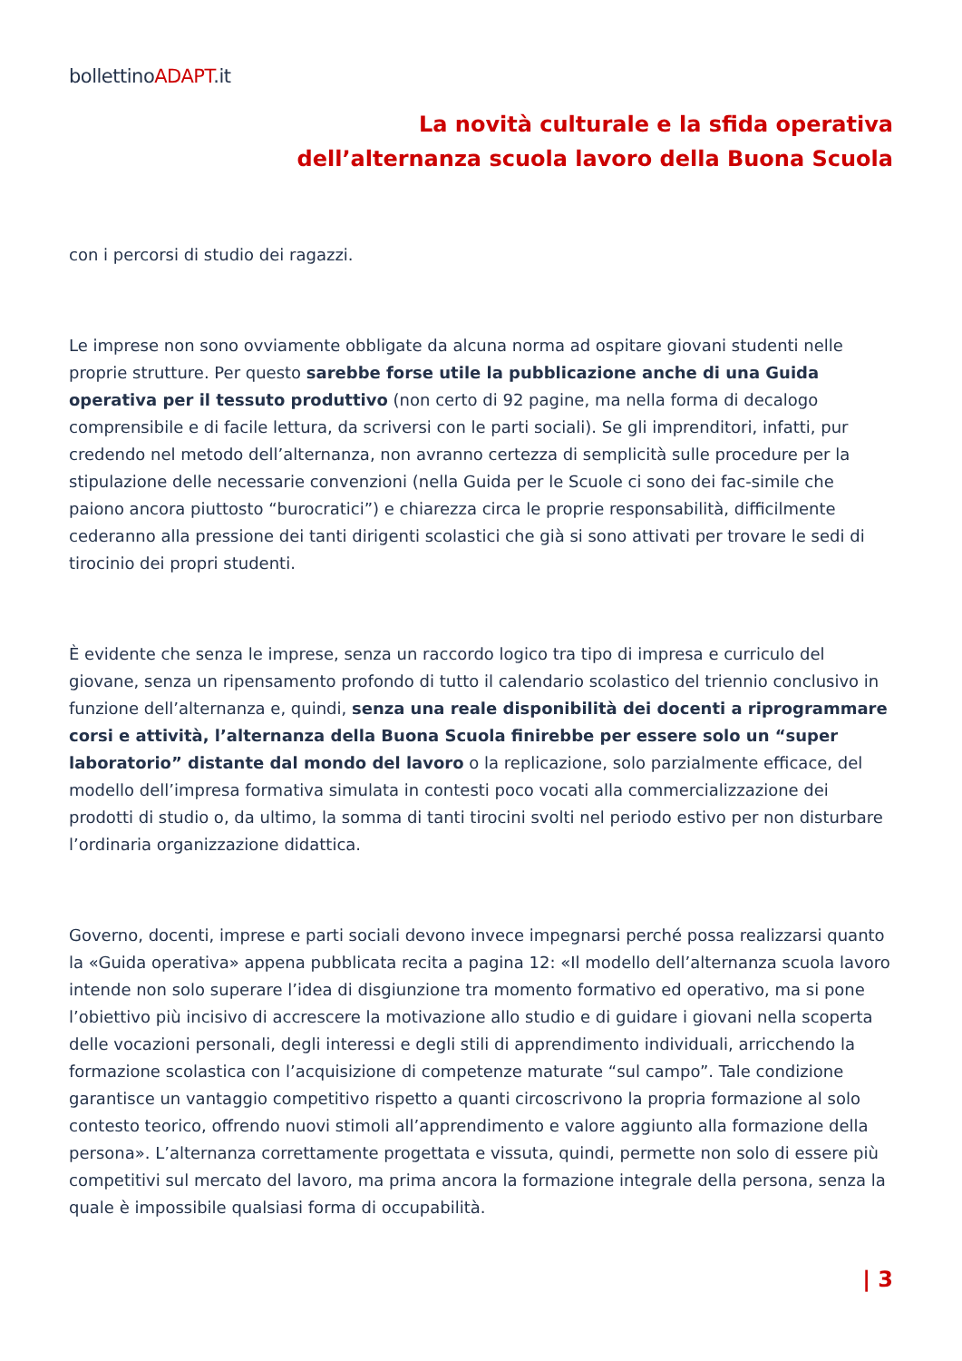bollettinoADAPT.it
La novità culturale e la sfida operativa
dell’alternanza scuola lavoro della Buona Scuola
con i percorsi di studio dei ragazzi.
Le imprese non sono ovviamente obbligate da alcuna norma ad ospitare giovani studenti nelle proprie strutture. Per questo sarebbe forse utile la pubblicazione anche di una Guida operativa per il tessuto produttivo (non certo di 92 pagine, ma nella forma di decalogo comprensibile e di facile lettura, da scriversi con le parti sociali). Se gli imprenditori, infatti, pur credendo nel metodo dell’alternanza, non avranno certezza di semplicità sulle procedure per la stipulazione delle necessarie convenzioni (nella Guida per le Scuole ci sono dei fac-simile che paiono ancora piuttosto “burocratici”) e chiarezza circa le proprie responsabilità, difficilmente cederanno alla pressione dei tanti dirigenti scolastici che già si sono attivati per trovare le sedi di tirocinio dei propri studenti.
È evidente che senza le imprese, senza un raccordo logico tra tipo di impresa e curriculo del giovane, senza un ripensamento profondo di tutto il calendario scolastico del triennio conclusivo in funzione dell’alternanza e, quindi, senza una reale disponibilità dei docenti a riprogrammare corsi e attività, l’alternanza della Buona Scuola finirebbe per essere solo un “super laboratorio” distante dal mondo del lavoro o la replicazione, solo parzialmente efficace, del modello dell’impresa formativa simulata in contesti poco vocati alla commercializzazione dei prodotti di studio o, da ultimo, la somma di tanti tirocini svolti nel periodo estivo per non disturbare l’ordinaria organizzazione didattica.
Governo, docenti, imprese e parti sociali devono invece impegnarsi perché possa realizzarsi quanto la «Guida operativa» appena pubblicata recita a pagina 12: «Il modello dell’alternanza scuola lavoro intende non solo superare l’idea di disgiunzione tra momento formativo ed operativo, ma si pone l’obiettivo più incisivo di accrescere la motivazione allo studio e di guidare i giovani nella scoperta delle vocazioni personali, degli interessi e degli stili di apprendimento individuali, arricchendo la formazione scolastica con l’acquisizione di competenze maturate “sul campo”. Tale condizione garantisce un vantaggio competitivo rispetto a quanti circoscrivono la propria formazione al solo contesto teorico, offrendo nuovi stimoli all’apprendimento e valore aggiunto alla formazione della persona». L’alternanza correttamente progettata e vissuta, quindi, permette non solo di essere più competitivi sul mercato del lavoro, ma prima ancora la formazione integrale della persona, senza la quale è impossibile qualsiasi forma di occupabilità.
| 3